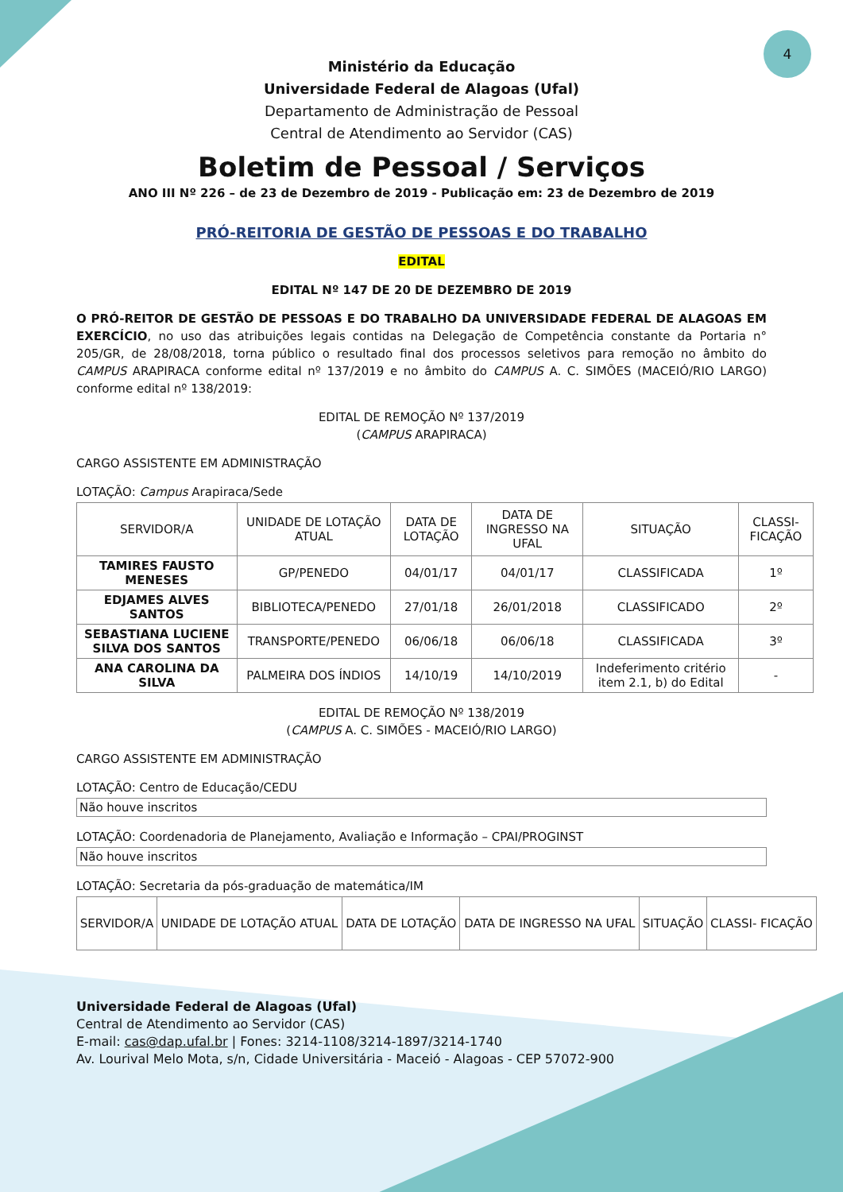4
Ministério da Educação
Universidade Federal de Alagoas (Ufal)
Departamento de Administração de Pessoal
Central de Atendimento ao Servidor (CAS)
Boletim de Pessoal / Serviços
ANO III Nº 226 – de 23 de Dezembro de 2019 - Publicação em: 23 de Dezembro de 2019
PRÓ-REITORIA DE GESTÃO DE PESSOAS E DO TRABALHO
EDITAL
EDITAL Nº 147 DE 20 DE DEZEMBRO DE 2019
O PRÓ-REITOR DE GESTÃO DE PESSOAS E DO TRABALHO DA UNIVERSIDADE FEDERAL DE ALAGOAS EM EXERCÍCIO, no uso das atribuições legais contidas na Delegação de Competência constante da Portaria n° 205/GR, de 28/08/2018, torna público o resultado final dos processos seletivos para remoção no âmbito do CAMPUS ARAPIRACA conforme edital nº 137/2019 e no âmbito do CAMPUS A. C. SIMÕES (MACEIÓ/RIO LARGO) conforme edital nº 138/2019:
EDITAL DE REMOÇÃO Nº 137/2019
(CAMPUS ARAPIRACA)
CARGO ASSISTENTE EM ADMINISTRAÇÃO
LOTAÇÃO: Campus Arapiraca/Sede
| SERVIDOR/A | UNIDADE DE LOTAÇÃO ATUAL | DATA DE LOTAÇÃO | DATA DE INGRESSO NA UFAL | SITUAÇÃO | CLASSI-FICAÇÃO |
| --- | --- | --- | --- | --- | --- |
| TAMIRES FAUSTO MENESES | GP/PENEDO | 04/01/17 | 04/01/17 | CLASSIFICADA | 1º |
| EDJAMES ALVES SANTOS | BIBLIOTECA/PENEDO | 27/01/18 | 26/01/2018 | CLASSIFICADO | 2º |
| SEBASTIANA LUCIENE SILVA DOS SANTOS | TRANSPORTE/PENEDO | 06/06/18 | 06/06/18 | CLASSIFICADA | 3º |
| ANA CAROLINA DA SILVA | PALMEIRA DOS ÍNDIOS | 14/10/19 | 14/10/2019 | Indeferimento critério item 2.1, b) do Edital | - |
EDITAL DE REMOÇÃO Nº 138/2019
(CAMPUS A. C. SIMÕES - MACEIÓ/RIO LARGO)
CARGO ASSISTENTE EM ADMINISTRAÇÃO
LOTAÇÃO: Centro de Educação/CEDU
Não houve inscritos
LOTAÇÃO: Coordenadoria de Planejamento, Avaliação e Informação – CPAI/PROGINST
Não houve inscritos
LOTAÇÃO: Secretaria da pós-graduação de matemática/IM
| SERVIDOR/A | UNIDADE DE LOTAÇÃO ATUAL | DATA DE LOTAÇÃO | DATA DE INGRESSO NA UFAL | SITUAÇÃO | CLASSI- FICAÇÃO |
| --- | --- | --- | --- | --- | --- |
Universidade Federal de Alagoas (Ufal)
Central de Atendimento ao Servidor (CAS)
E-mail: cas@dap.ufal.br | Fones: 3214-1108/3214-1897/3214-1740
Av. Lourival Melo Mota, s/n, Cidade Universitária - Maceió - Alagoas - CEP 57072-900